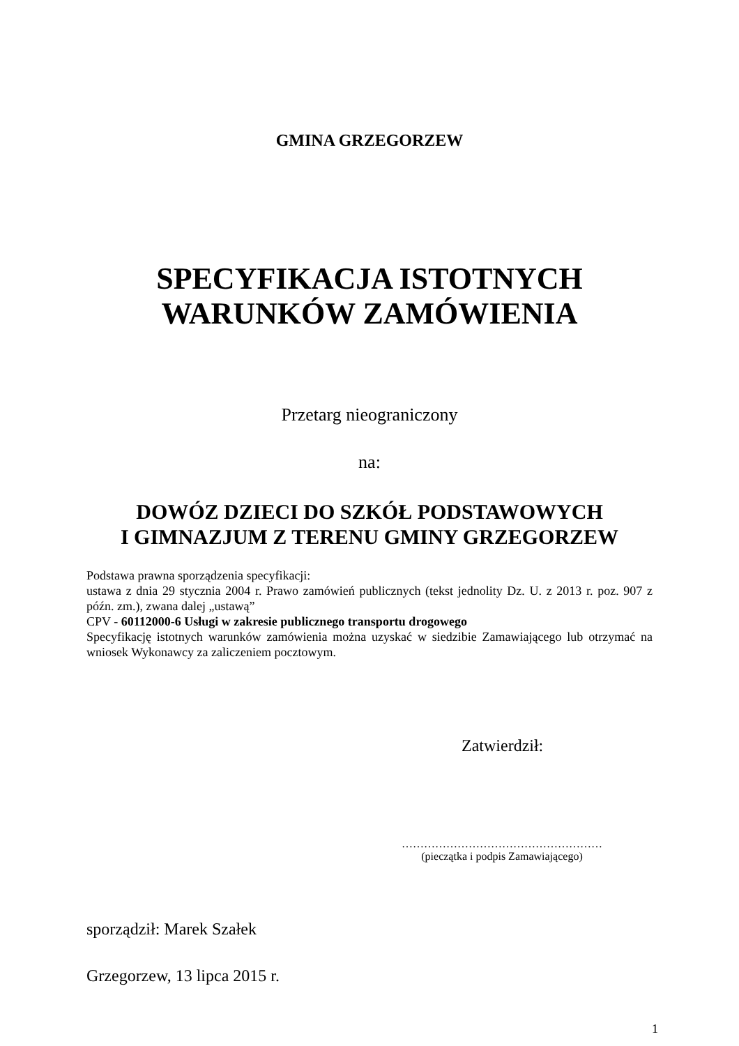GMINA GRZEGORZEW
SPECYFIKACJA ISTOTNYCH
WARUNKÓW ZAMÓWIENIA
Przetarg nieograniczony
na:
DOWÓZ DZIECI DO SZKÓŁ PODSTAWOWYCH
I GIMNAZJUM Z TERENU GMINY GRZEGORZEW
Podstawa prawna sporządzenia specyfikacji:
ustawa z dnia 29 stycznia 2004 r. Prawo zamówień publicznych (tekst jednolity Dz. U. z 2013 r. poz. 907 z późn. zm.), zwana dalej „ustawą”
CPV - 60112000-6 Usługi w zakresie publicznego transportu drogowego
Specyfikację istotnych warunków zamówienia można uzyskać w siedzibie Zamawiającego lub otrzymać na wniosek Wykonawcy za zaliczeniem pocztowym.
Zatwierdził:
………………………………………………
(pieczątka i podpis Zamawiającego)
sporządził: Marek Szałek
Grzegorzew, 13 lipca 2015 r.
1